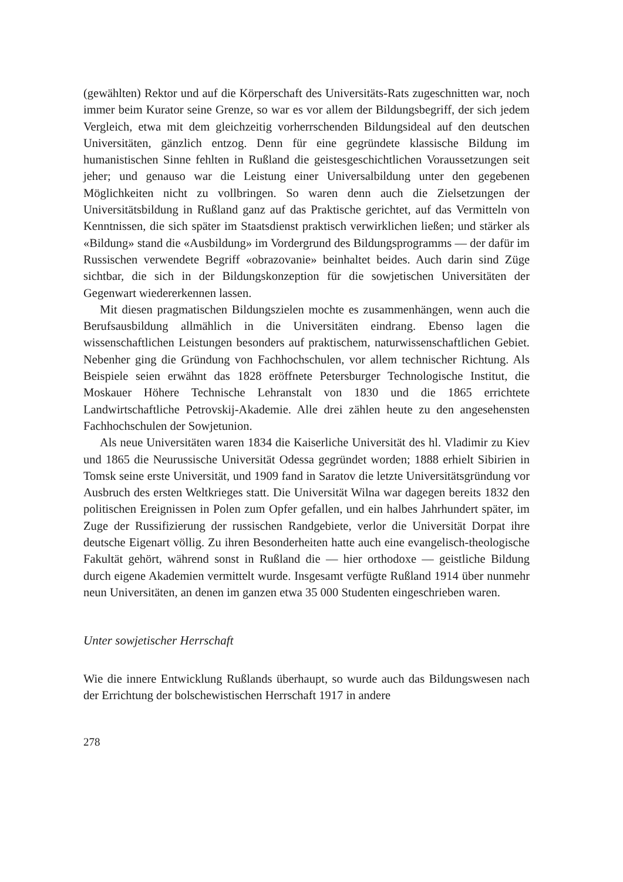(gewählten) Rektor und auf die Körperschaft des Universitäts-Rats zugeschnitten war, noch immer beim Kurator seine Grenze, so war es vor allem der Bildungsbegriff, der sich jedem Vergleich, etwa mit dem gleichzeitig vorherrschenden Bildungsideal auf den deutschen Universitäten, gänzlich entzog. Denn für eine gegründete klassische Bildung im humanistischen Sinne fehlten in Rußland die geistesgeschichtlichen Voraussetzungen seit jeher; und genauso war die Leistung einer Universalbildung unter den gegebenen Möglichkeiten nicht zu vollbringen. So waren denn auch die Zielsetzungen der Universitätsbildung in Rußland ganz auf das Praktische gerichtet, auf das Vermitteln von Kenntnissen, die sich später im Staatsdienst praktisch verwirklichen ließen; und stärker als «Bildung» stand die «Ausbildung» im Vordergrund des Bildungsprogramms — der dafür im Russischen verwendete Begriff «obrazovanie» beinhaltet beides. Auch darin sind Züge sichtbar, die sich in der Bildungskonzeption für die sowjetischen Universitäten der Gegenwart wiedererkennen lassen.
Mit diesen pragmatischen Bildungszielen mochte es zusammenhängen, wenn auch die Berufsausbildung allmählich in die Universitäten eindrang. Ebenso lagen die wissenschaftlichen Leistungen besonders auf praktischem, naturwissenschaftlichen Gebiet. Nebenher ging die Gründung von Fachhochschulen, vor allem technischer Richtung. Als Beispiele seien erwähnt das 1828 eröffnete Petersburger Technologische Institut, die Moskauer Höhere Technische Lehranstalt von 1830 und die 1865 errichtete Landwirtschaftliche Petrovskij-Akademie. Alle drei zählen heute zu den angesehensten Fachhochschulen der Sowjetunion.
Als neue Universitäten waren 1834 die Kaiserliche Universität des hl. Vladimir zu Kiev und 1865 die Neurussische Universität Odessa gegründet worden; 1888 erhielt Sibirien in Tomsk seine erste Universität, und 1909 fand in Saratov die letzte Universitätsgründung vor Ausbruch des ersten Weltkrieges statt. Die Universität Wilna war dagegen bereits 1832 den politischen Ereignissen in Polen zum Opfer gefallen, und ein halbes Jahrhundert später, im Zuge der Russifizierung der russischen Randgebiete, verlor die Universität Dorpat ihre deutsche Eigenart völlig. Zu ihren Besonderheiten hatte auch eine evangelisch-theologische Fakultät gehört, während sonst in Rußland die — hier orthodoxe — geistliche Bildung durch eigene Akademien vermittelt wurde. Insgesamt verfügte Rußland 1914 über nunmehr neun Universitäten, an denen im ganzen etwa 35 000 Studenten eingeschrieben waren.
Unter sowjetischer Herrschaft
Wie die innere Entwicklung Rußlands überhaupt, so wurde auch das Bildungswesen nach der Errichtung der bolschewistischen Herrschaft 1917 in andere
278